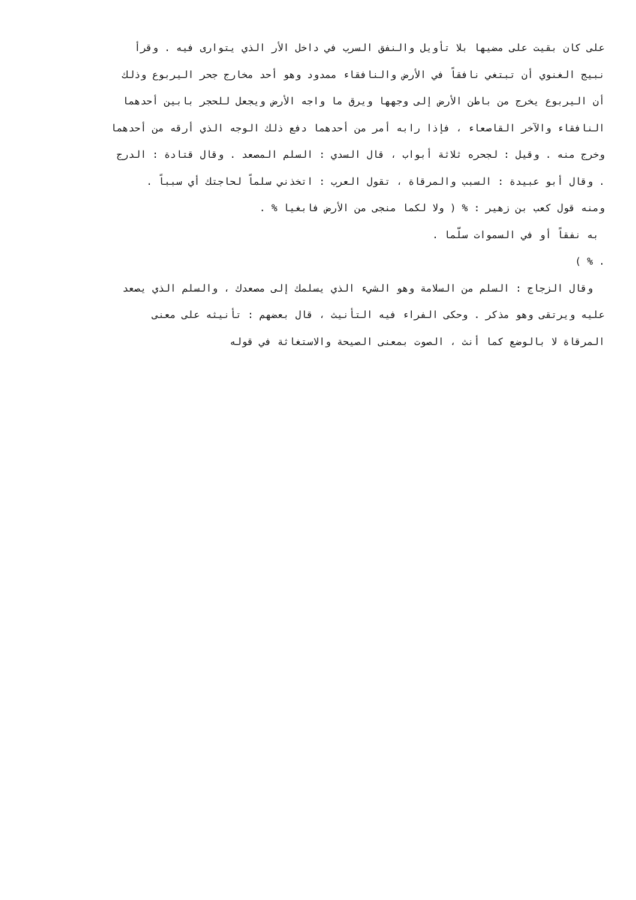على كان بقيت على مضيها بلا تأويل والنفق السرب في داخل الأر الذي يتوارى فيه . وقرأ
نبيج الغنوي أن تبتغي نافقاً في الأرض والنافقاء ممدود وهو أحد مخارج جحر اليربوع وذلك
أن اليربوع يخرج من باطن الأرض إلى وجهها ويرق ما واجه الأرض ويجعل للحجر بابين أحدهما
النافقاء والآخر القاصعاء ، فإذا رابه أمر من أحدهما دفع ذلك الوجه الذي أرقه من أحدهما
وخرج منه . وقيل : لجحره ثلاثة أبواب ، قال السدي : السلم المصعد . وقال قتادة : الدرج
. وقال أبو عبيدة : السبب والمرقاة ، تقول العرب : اتخذني سلماً لحاجتك أي سبباً .
ومنه قول كعب بن زهير : % ( ولا لكما منجى من الأرض فابغيا % .
به نفقاً أو في السموات سلّما .
. % )
وقال الزجاج : السلم من السلامة وهو الشيء الذي يسلمك إلى مصعدك ، والسلم الذي يصعد
عليه ويرتقى وهو مذكر . وحكى الفراء فيه التأنيث ، قال بعضهم : تأنيثه على معنى
المرقاة لا بالوضع كما أنث ، الصوت بمعنى الصيحة والاستغاثة في قوله